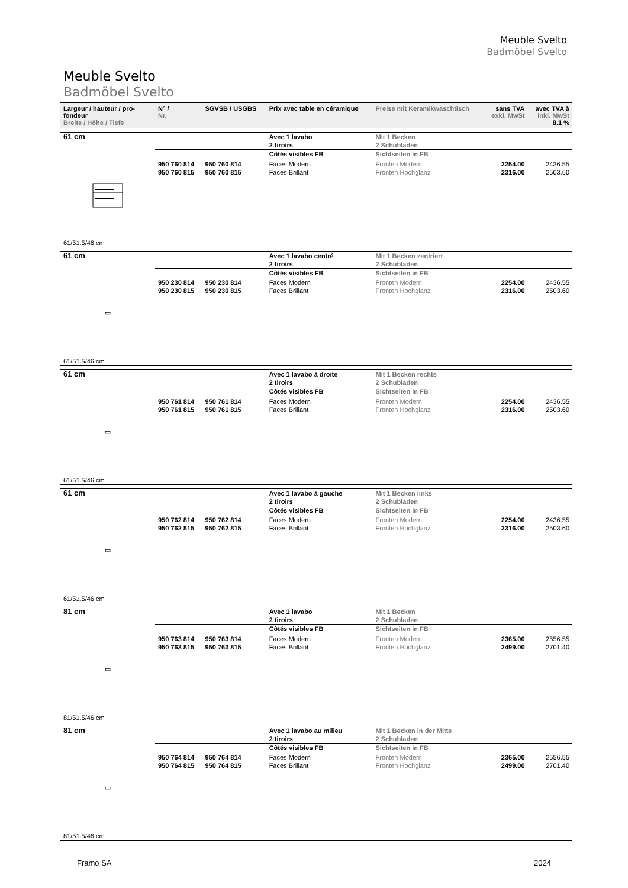Meuble Svelto
Badmöbel Svelto
Meuble Svelto
Badmöbel Svelto
| Largeur / hauteur / pro-fondeur Breite / Höhe / Tiefe | N° / Nr. | SGVSB / USGBS | Prix avec table en céramique | Preise mit Keramikwaschtisch | sans TVA exkl. MwSt | avec TVA à inkl. MwSt 8.1 % |
| --- | --- | --- | --- | --- | --- | --- |
| 61 cm | | | Avec 1 lavabo 2 tiroirs | Mit 1 Becken 2 Schubladen | | |
| | | | Côtés visibles FB | Sichtseiten in FB | | |
| | 950 760 814 950 760 815 | 950 760 814 950 760 815 | Faces Modern Faces Brillant | Fronten Modern Fronten Hochglanz | 2254.00 2316.00 | 2436.55 2503.60 |
| 61/51.5/46 cm | | | | | | |
| 61 cm | | | Avec 1 lavabo centré 2 tiroirs | Mit 1 Becken zentriert 2 Schubladen | | |
| ▭ | | | Côtés visibles FB | Sichtseiten in FB | | |
| | 950 230 814 950 230 815 | 950 230 814 950 230 815 | Faces Modern Faces Brillant | Fronten Modern Fronten Hochglanz | 2254.00 2316.00 | 2436.55 2503.60 |
| 61/51.5/46 cm | | | | | | |
| 61 cm | | | Avec 1 lavabo à droite 2 tiroirs | Mit 1 Becken rechts 2 Schubladen | | |
| ▭ | | | Côtés visibles FB | Sichtseiten in FB | | |
| | 950 761 814 950 761 815 | 950 761 814 950 761 815 | Faces Modern Faces Brillant | Fronten Modern Fronten Hochglanz | 2254.00 2316.00 | 2436.55 2503.60 |
| 61/51.5/46 cm | | | | | | |
| 61 cm | | | Avec 1 lavabo à gauche 2 tiroirs | Mit 1 Becken links 2 Schubladen | | |
| ▭ | | | Côtés visibles FB | Sichtseiten in FB | | |
| | 950 762 814 950 762 815 | 950 762 814 950 762 815 | Faces Modern Faces Brillant | Fronten Modern Fronten Hochglanz | 2254.00 2316.00 | 2436.55 2503.60 |
| 61/51.5/46 cm | | | | | | |
| 81 cm | | | Avec 1 lavabo 2 tiroirs | Mit 1 Becken 2 Schubladen | | |
| ▭ | | | Côtés visibles FB | Sichtseiten in FB | | |
| | 950 763 814 950 763 815 | 950 763 814 950 763 815 | Faces Modern Faces Brillant | Fronten Modern Fronten Hochglanz | 2365.00 2499.00 | 2556.55 2701.40 |
| 81/51.5/46 cm | | | | | | |
| 81 cm | | | Avec 1 lavabo au milieu 2 tiroirs | Mit 1 Becken in der Mitte 2 Schubladen | | |
| ▭ | | | Côtés visibles FB | Sichtseiten in FB | | |
| | 950 764 814 950 764 815 | 950 764 814 950 764 815 | Faces Modern Faces Brillant | Fronten Modern Fronten Hochglanz | 2365.00 2499.00 | 2556.55 2701.40 |
| 81/51.5/46 cm | | | | | | |
Framo SA 2024